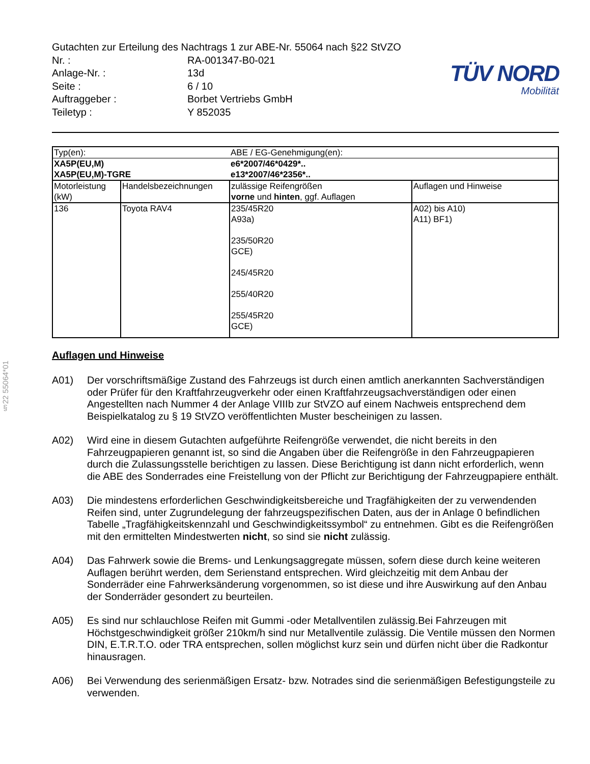§22 55064*01
Gutachten zur Erteilung des Nachtrags 1 zur ABE-Nr. 55064 nach §22 StVZO
| Nr. : | RA-001347-B0-021 |
| Anlage-Nr. : | 13d |
| Seite : | 6 / 10 |
| Auftraggeber : | Borbet Vertriebs GmbH |
| Teiletyp : | Y 852035 |
TÜV NORD
Mobilität
| Typ(en): | | ABE / EG-Genehmigung(en): | |
| XA5P(EU,M) | | e6*2007/46*0429*.. | |
| XA5P(EU,M)-TGRE | | e13*2007/46*2356*.. | |
| Motorleistung (kW) | Handelsbezeichnungen | zulässige Reifengrößen vorne und hinten , ggf. Auflagen | Auflagen und Hinweise |
| 136 | Toyota RAV4 | 235/45R20 A93a) 235/50R20 GCE) 245/45R20 255/40R20 255/45R20 GCE) | A02) bis A10) A11) BF1) |
Auflagen und Hinweise
A01) Der vorschriftsmäßige Zustand des Fahrzeugs ist durch einen amtlich anerkannten Sachverständigen oder Prüfer für den Kraftfahrzeugverkehr oder einen Kraftfahrzeugsachverständigen oder einen Angestellten nach Nummer 4 der Anlage VIIIb zur StVZO auf einem Nachweis entsprechend dem Beispielkatalog zu § 19 StVZO veröffentlichten Muster bescheinigen zu lassen.
A02) Wird eine in diesem Gutachten aufgeführte Reifengröße verwendet, die nicht bereits in den Fahrzeugpapieren genannt ist, so sind die Angaben über die Reifengröße in den Fahrzeugpapieren durch die Zulassungsstelle berichtigen zu lassen. Diese Berichtigung ist dann nicht erforderlich, wenn die ABE des Sonderrades eine Freistellung von der Pflicht zur Berichtigung der Fahrzeugpapiere enthält.
A03) Die mindestens erforderlichen Geschwindigkeitsbereiche und Tragfähigkeiten der zu verwendenden Reifen sind, unter Zugrundelegung der fahrzeugspezifischen Daten, aus der in Anlage 0 befindlichen Tabelle „Tragfähigkeitskennzahl und Geschwindigkeitssymbol“ zu entnehmen. Gibt es die Reifengrößen mit den ermittelten Mindestwerten nicht, so sind sie nicht zulässig.
A04) Das Fahrwerk sowie die Brems- und Lenkungsaggregate müssen, sofern diese durch keine weiteren Auflagen berührt werden, dem Serienstand entsprechen. Wird gleichzeitig mit dem Anbau der Sonderräder eine Fahrwerksänderung vorgenommen, so ist diese und ihre Auswirkung auf den Anbau der Sonderräder gesondert zu beurteilen.
A05) Es sind nur schlauchlose Reifen mit Gummi -oder Metallventilen zulässig.Bei Fahrzeugen mit Höchstgeschwindigkeit größer 210km/h sind nur Metallventile zulässig. Die Ventile müssen den Normen DIN, E.T.R.T.O. oder TRA entsprechen, sollen möglichst kurz sein und dürfen nicht über die Radkontur hinausragen.
A06) Bei Verwendung des serienmäßigen Ersatz- bzw. Notrades sind die serienmäßigen Befestigungsteile zu verwenden.